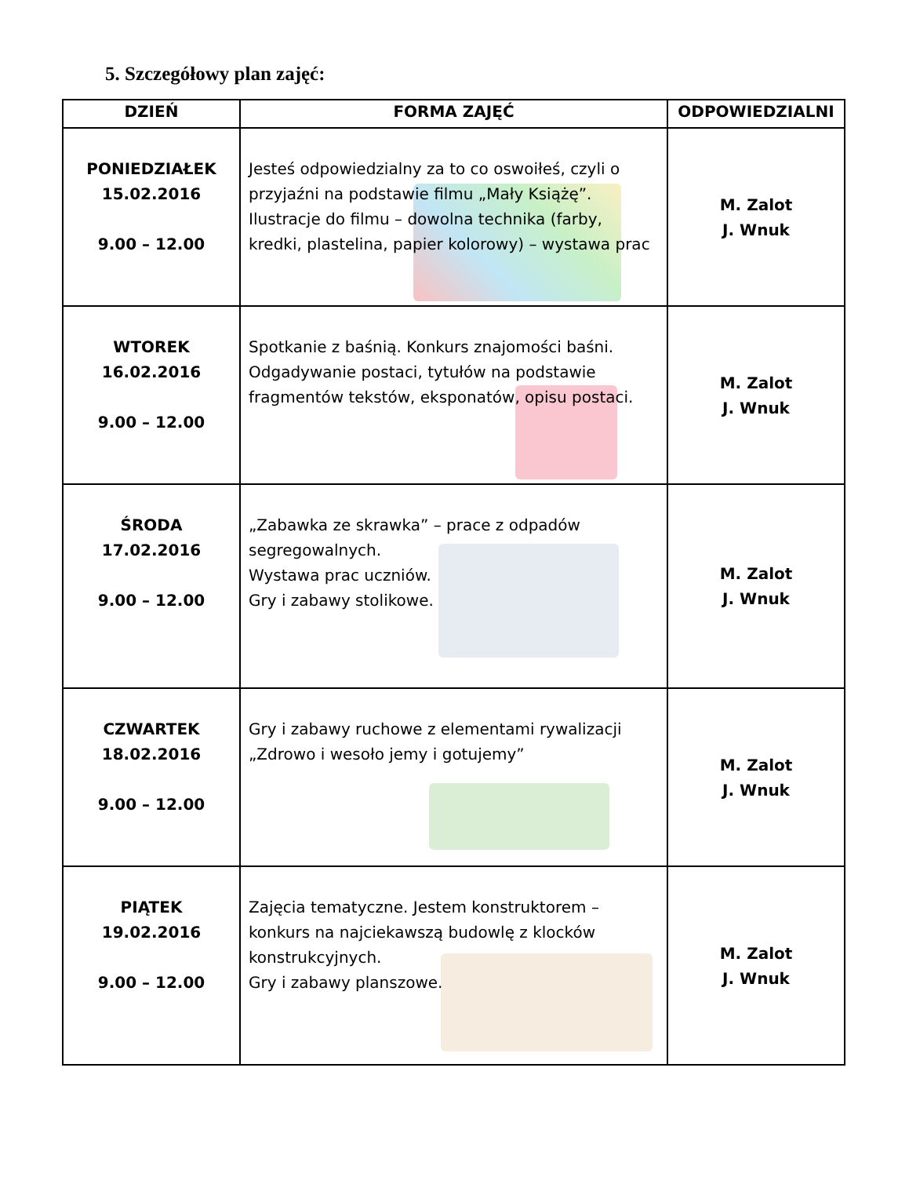5. Szczegółowy plan zajęć:
| DZIEŃ | FORMA ZAJĘĆ | ODPOWIEDZIALNI |
| --- | --- | --- |
| PONIEDZIAŁEK 15.02.2016 9.00 – 12.00 | Jesteś odpowiedzialny za to co oswoiłeś, czyli o przyjaźni na podstawie filmu „Mały Książę”. Ilustracje do filmu – dowolna technika (farby, kredki, plastelina, papier kolorowy) – wystawa prac | M. Zalot J. Wnuk |
| WTOREK 16.02.2016 9.00 – 12.00 | Spotkanie z baśnią. Konkurs znajomości baśni. Odgadywanie postaci, tytułów na podstawie fragmentów tekstów, eksponatów, opisu postaci. | M. Zalot J. Wnuk |
| ŚRODA 17.02.2016 9.00 – 12.00 | „Zabawka ze skrawka” – prace z odpadów segregowalnych. Wystawa prac uczniów. Gry i zabawy stolikowe. | M. Zalot J. Wnuk |
| CZWARTEK 18.02.2016 9.00 – 12.00 | Gry i zabawy ruchowe z elementami rywalizacji „Zdrowo i wesoło jemy i gotujemy” | M. Zalot J. Wnuk |
| PIĄTEK 19.02.2016 9.00 – 12.00 | Zajęcia tematyczne. Jestem konstruktorem – konkurs na najciekawszą budowlę z klocków konstrukcyjnych. Gry i zabawy planszowe. | M. Zalot J. Wnuk |